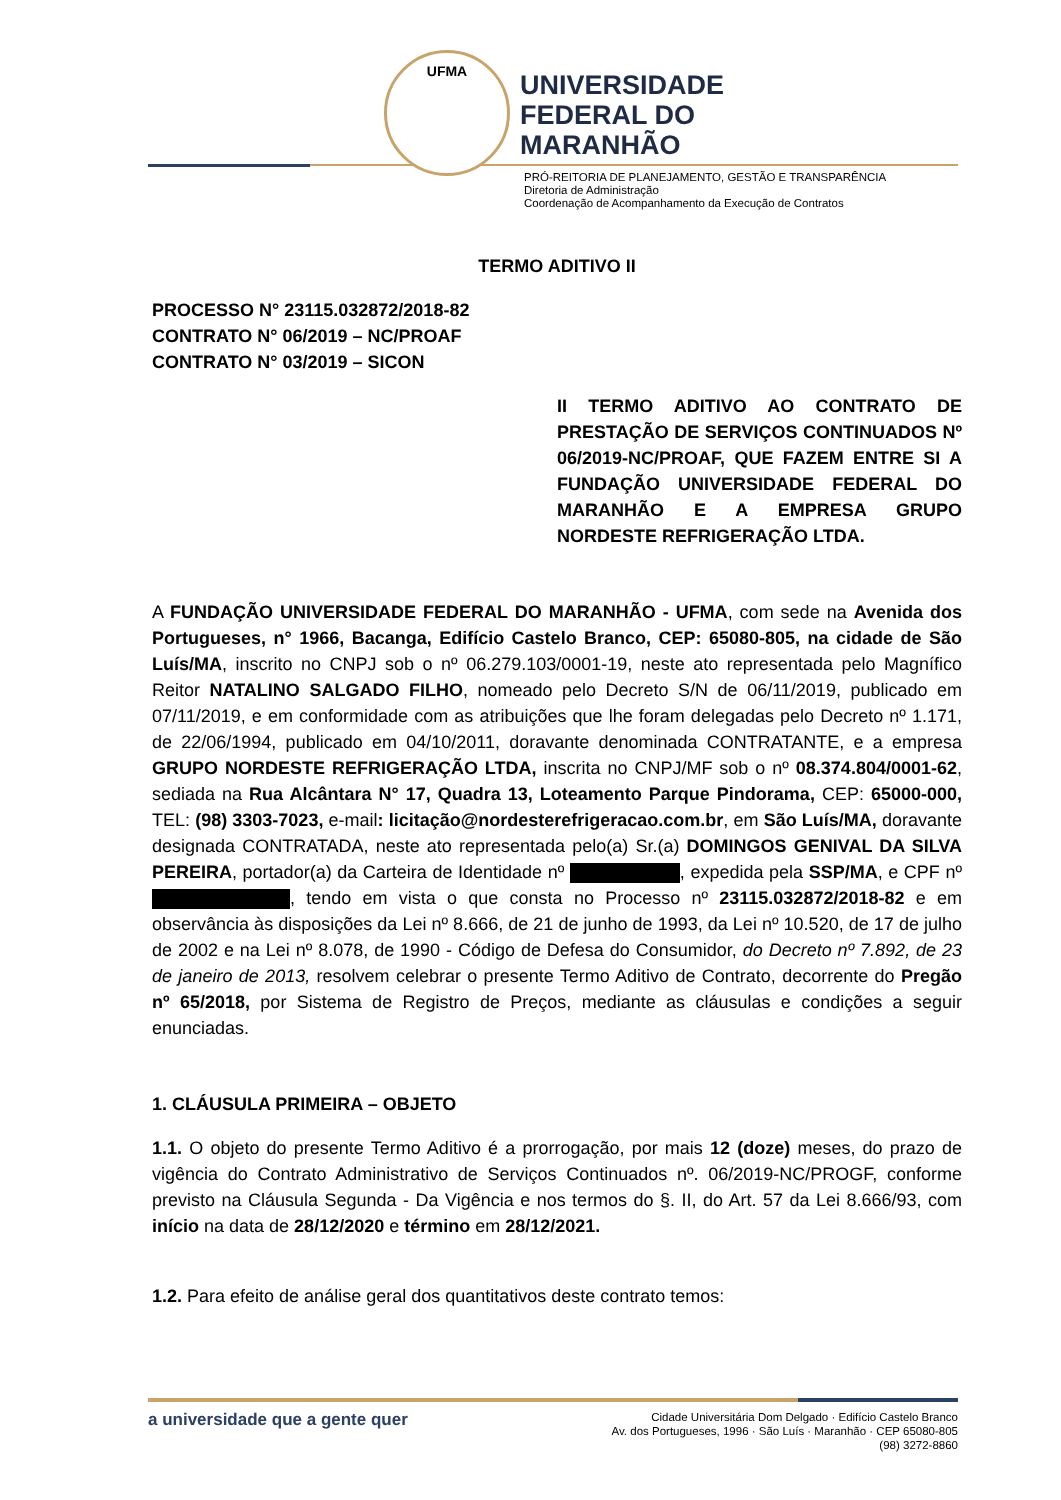UFMA
UNIVERSIDADE
FEDERAL DO
MARANHÃO
PRÓ-REITORIA DE PLANEJAMENTO, GESTÃO E TRANSPARÊNCIA
Diretoria de Administração
Coordenação de Acompanhamento da Execução de Contratos
TERMO ADITIVO II
PROCESSO N° 23115.032872/2018-82
CONTRATO N° 06/2019 – NC/PROAF
CONTRATO N° 03/2019 – SICON
II TERMO ADITIVO AO CONTRATO DE PRESTAÇÃO DE SERVIÇOS CONTINUADOS Nº 06/2019-NC/PROAF, QUE FAZEM ENTRE SI A FUNDAÇÃO UNIVERSIDADE FEDERAL DO MARANHÃO E A EMPRESA GRUPO NORDESTE REFRIGERAÇÃO LTDA.
A FUNDAÇÃO UNIVERSIDADE FEDERAL DO MARANHÃO - UFMA, com sede na Avenida dos Portugueses, n° 1966, Bacanga, Edifício Castelo Branco, CEP: 65080-805, na cidade de São Luís/MA, inscrito no CNPJ sob o nº 06.279.103/0001-19, neste ato representada pelo Magnífico Reitor NATALINO SALGADO FILHO, nomeado pelo Decreto S/N de 06/11/2019, publicado em 07/11/2019, e em conformidade com as atribuições que lhe foram delegadas pelo Decreto nº 1.171, de 22/06/1994, publicado em 04/10/2011, doravante denominada CONTRATANTE, e a empresa GRUPO NORDESTE REFRIGERAÇÃO LTDA, inscrita no CNPJ/MF sob o nº 08.374.804/0001-62, sediada na Rua Alcântara N° 17, Quadra 13, Loteamento Parque Pindorama, CEP: 65000-000, TEL: (98) 3303-7023, e-mail: licitação@nordesterefrigeracao.com.br, em São Luís/MA, doravante designada CONTRATADA, neste ato representada pelo(a) Sr.(a) DOMINGOS GENIVAL DA SILVA PEREIRA, portador(a) da Carteira de Identidade nº , expedida pela SSP/MA, e CPF nº , tendo em vista o que consta no Processo nº 23115.032872/2018-82 e em observância às disposições da Lei nº 8.666, de 21 de junho de 1993, da Lei nº 10.520, de 17 de julho de 2002 e na Lei nº 8.078, de 1990 - Código de Defesa do Consumidor, do Decreto nº 7.892, de 23 de janeiro de 2013, resolvem celebrar o presente Termo Aditivo de Contrato, decorrente do Pregão nº 65/2018, por Sistema de Registro de Preços, mediante as cláusulas e condições a seguir enunciadas.
1. CLÁUSULA PRIMEIRA – OBJETO
1.1. O objeto do presente Termo Aditivo é a prorrogação, por mais 12 (doze) meses, do prazo de vigência do Contrato Administrativo de Serviços Continuados nº. 06/2019-NC/PROGF, conforme previsto na Cláusula Segunda - Da Vigência e nos termos do §. II, do Art. 57 da Lei 8.666/93, com início na data de 28/12/2020 e término em 28/12/2021.
1.2. Para efeito de análise geral dos quantitativos deste contrato temos:
a universidade que a gente quer
Cidade Universitária Dom Delgado · Edifício Castelo Branco
Av. dos Portugueses, 1996 · São Luís · Maranhão · CEP 65080-805
(98) 3272-8860